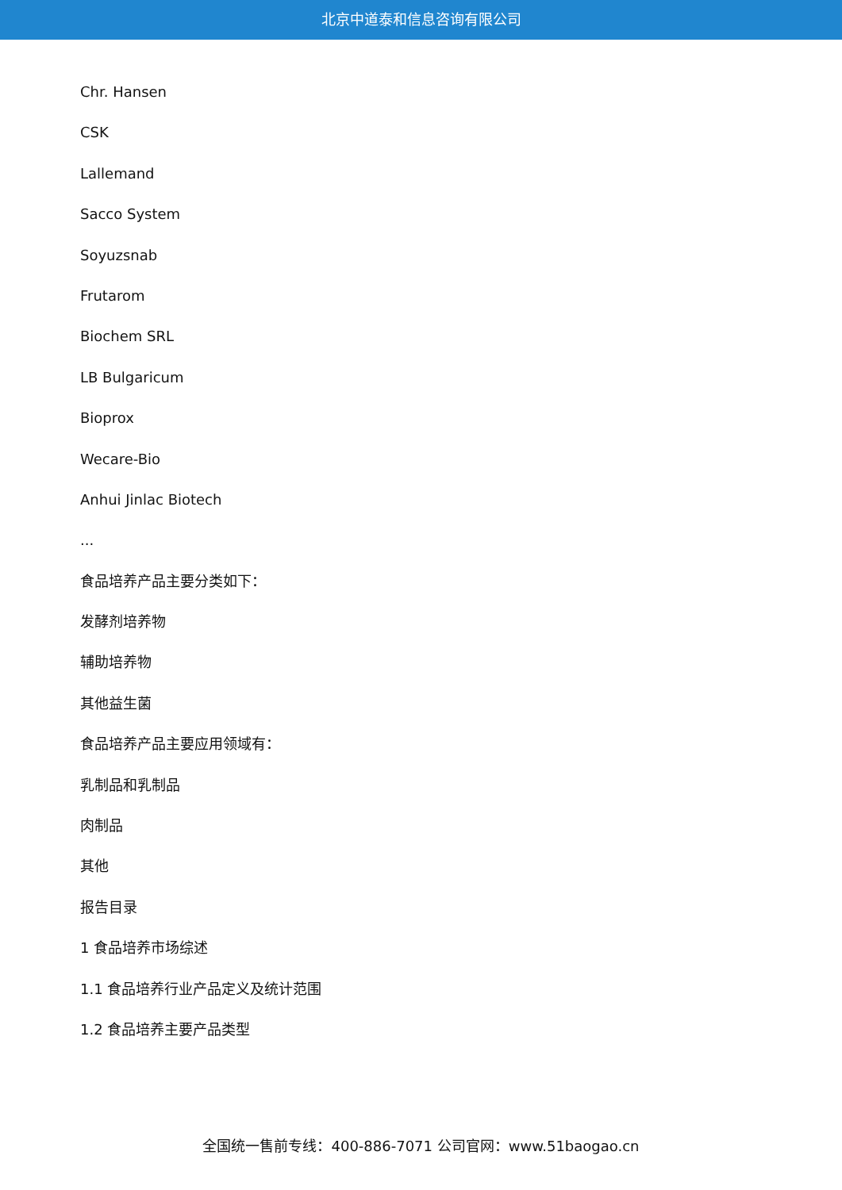北京中道泰和信息咨询有限公司
Chr. Hansen
CSK
Lallemand
Sacco System
Soyuzsnab
Frutarom
Biochem SRL
LB Bulgaricum
Bioprox
Wecare-Bio
Anhui Jinlac Biotech
...
食品培养产品主要分类如下：
发酵剂培养物
辅助培养物
其他益生菌
食品培养产品主要应用领域有：
乳制品和乳制品
肉制品
其他
报告目录
1 食品培养市场综述
1.1 食品培养行业产品定义及统计范围
1.2 食品培养主要产品类型
全国统一售前专线：400-886-7071 公司官网：www.51baogao.cn